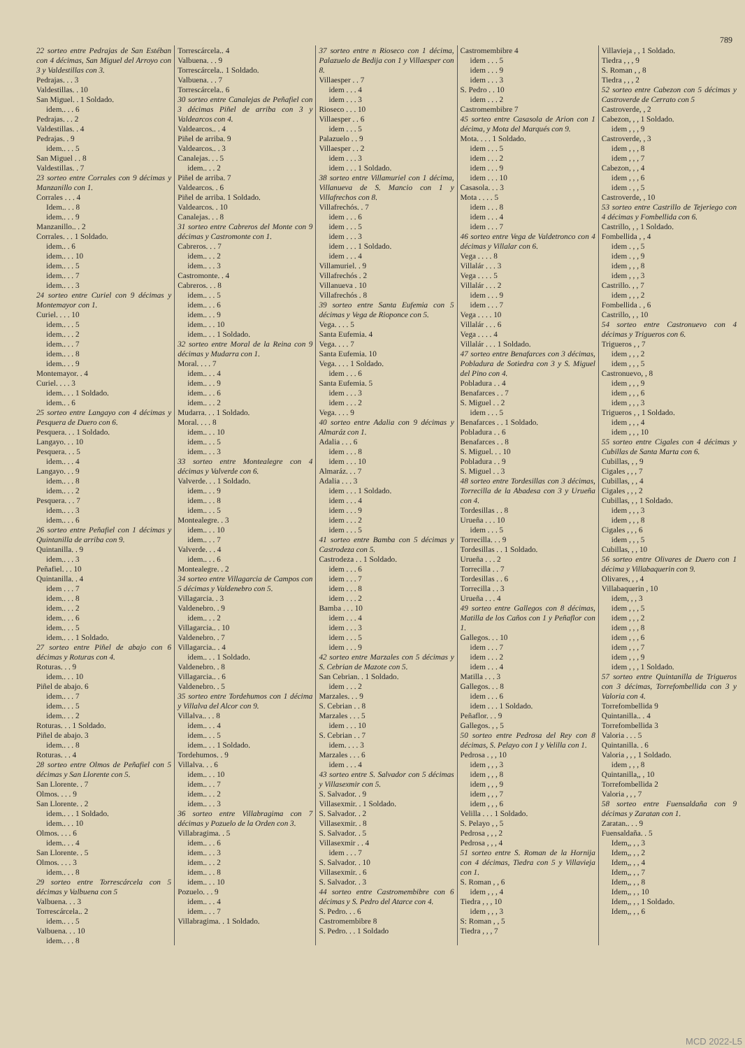789
22 sorteo entre Pedrajas de San Estéban con 4 décimas, San Miguel del Arroyo con 3 y Valdestillas con 3.
Pedrajas. . . 3
Valdestillas. . 10
San Miguel. . 1 Soldado.
idem.. . . 6
Pedrajas. . . 2
Valdestillas. . 4
Pedrajas. . 9
idem.. . . 5
San Miguel . . 8
Valdestillas. . 7
23 sorteo entre Corrales con 9 décimas y Manzanillo con 1.
Corrales . . . 4
Idem.. . . 8
idem.. . . 9
Manzanillo.. . 2
Corrales. . . 1 Soldado.
idem.. . 6
idem.. . . 10
idem.. . . 5
idem.. . . 7
idem.. . . 3
24 sorteo entre Curiel con 9 décimas y Montemayor con 1.
Curiel. . . . 10
idem.. . . 5
idem.. . . 2
idem.. . . 7
idem.. . . 8
idem.. . . 9
Montemayor. . 4
Curiel. . . . 3
idem.. . . 1 Soldado.
idem.. . 6
25 sorteo entre Langayo con 4 décimas y Pesquera de Duero con 6.
Pesquera. . . 1 Soldado.
Langayo. . . 10
Pesquera. . . 5
idem.. . . 4
Langayo. . . 9
idem.. . . 8
idem.. . . 2
Pesquera. . . 7
idem.. . . 3
idem.. . . 6
26 sorteo entre Peñafiel con 1 décimas y Quintanilla de arriba con 9.
Quintanilla. . 9
idem.. . . 3
Peñafiel. . . 10
Quintanilla. . 4
idem . . . 7
idem.. . . 8
idem.. . . 2
idem.. . . 6
idem.. . . 5
idem.. . . 1 Soldado.
27 sorteo entre Piñel de abajo con 6 décimas y Roturas con 4.
Roturas. . . 9
idem.. . . 10
Piñel de abajo. 6
idem.. . . 7
idem.. . . 5
idem.. . . 2
Roturas. . . 1 Soldado.
Piñel de abajo. 3
idem.. . . 8
Roturas. . . 4
28 sorteo entre Olmos de Peñafiel con 5 décimas y San Llorente con 5.
San Llorente. . 7
Olmos. . . . 9
San Llorente. . 2
idem.. . . 1 Soldado.
idem.. . . 10
Olmos. . . . 6
idem.. . . 4
San Llorente. . 5
Olmos. . . . 3
idem.. . . 8
29 sorteo entre Torrescárcela con 5 décimas y Valbuena con 5
Valbuena. . . 3
Torrescárcela.. 2
idem.. . . 5
Valbuena. . . 10
idem.. . . 8
Torrescárcela.. 4
Valbuena. . . 9
Torrescárcela.. 1 Soldado.
Valbuena. . . 7
Torrescárcela.. 6
30 sorteo entre Canalejas de Peñafiel con 3 décimas Piñel de arriba con 3 y Valdearcos con 4.
Valdearcos.. . 4
Piñel de arriba. 9
Valdearcos.. . 3
Canalejas. . . 5
idem.. . . 2
Piñel de arriba. 7
Valdearcos. . 6
Piñel de arriba. 1 Soldado.
Valdearcos. . 10
Canalejas. . . 8
31 sorteo entre Cabreros del Monte con 9 décimas y Castromonte con 1.
Cabreros. . . 7
idem.. . . 2
idem.. . . 3
Castromonte. . 4
Cabreros. . . 8
idem.. . . 5
idem.. . . 6
idem.. . . 9
idem.. . . 10
idem.. . . 1 Soldado.
32 sorteo entre Moral de la Reina con 9 décimas y Mudarra con 1.
Moral. . . . 7
idem.. . . 4
idem.. . . 9
idem.. . . 6
idem.. . . 2
Mudarra. . . 1 Soldado.
Moral. . . . 8
idem.. . . 10
idem.. . . 5
idem.. . . 3
33 sorteo entre Montealegre con 4 décimas y Valverde con 6.
Valverde. . . 1 Soldado.
idem.. . . 9
idem.. . . 8
idem.. . . 5
Montealegre. . 3
idem.. . . 10
idem.. . . 7
Valverde. . . 4
idem.. . . 6
Montealegre. . 2
34 sorteo entre Villagarcia de Campos con 5 décimas y Valdenebro con 5.
Villagarcia. . 3
Valdenebro. . 9
idem.. . . 2
Villagarcia.. . 10
Valdenebro. . 7
Villagarcia.. . 4
idem.. . . 1 Soldado.
Valdenebro. . 8
Villagarcia.. . 6
Valdenebro. . 5
35 sorteo entre Tordehumos con 1 décima y Villalva del Alcor con 9.
Villalva.. . . 8
idem.. . . 4
idem.. . . 5
idem.. . . 1 Soldado.
Tordehumos. . 9
Villalva. . . 6
idem.. . . 10
idem.. . . 7
idem.. . . 2
idem.. . . 3
36 sorteo entre Villabragima con 7 décimas y Pozuelo de la Orden con 3.
Villabragima. . 5
idem.. . . 6
idem.. . . 3
idem.. . . 2
idem.. . . 8
idem.. . . 10
Pozuelo. . . 9
idem.. . . 4
idem.. . . 7
Villabragima. . 1 Soldado.
37 sorteo entre n Rioseco con 1 décima, Palazuelo de Bedija con 1 y Villaesper con 8.
Villaesper . . 7
idem . . . 4
idem . . . 3
Rioseco . . . 10
Villaesper . . 6
idem . . . 5
Palazuelo . . 9
Villaesper . . 2
idem . . . 3
idem . . . 1 Soldado.
38 sorteo entre Villamuriel con 1 décima, Villanueva de S. Mancio con 1 y Villafrechos con 8.
Villafrechós. . 7
idem . . . 6
idem . . . 5
idem . . . 3
idem . . . 1 Soldado.
idem . . . 4
Villamuriel. . 9
Villafrechós . 2
Villanueva . 10
Villafrechós . 8
39 sorteo entre Santa Eufemia con 5 décimas y Vega de Rioponce con 5.
Vega. . . . 5
Santa Eufemia. 4
Vega. . . . 7
Santa Eufemia. 10
Vega. . . . 1 Soldado.
idem . . . 6
Santa Eufemia. 5
idem . . . 3
idem . . . 2
Vega. . . . 9
40 sorteo entre Adalia con 9 décimas y Almaráz con 1.
Adalia . . . 6
idem . . . 8
idem . . . 10
Almaráz. . . 7
Adalia . . . 3
idem . . . 1 Soldado.
idem . . . 4
idem . . . 9
idem . . . 2
idem . . . 5
41 sorteo entre Bamba con 5 décimas y Castrodeza con 5.
Castrodeza . . 1 Soldado.
idem . . . 6
idem . . . 7
idem . . . 8
idem . . . 2
Bamba . . . 10
idem . . . 4
idem . . . 3
idem . . . 5
idem . . . 9
42 sorteo entre Marzales con 5 décimas y S. Cebrian de Mazote con 5.
San Cebrian. . 1 Soldado.
idem . . . 2
Marzales. . . 9
S. Cebrian . . 8
Marzales . . . 5
idem . . . 10
S. Cebrian . . 7
idem. . . . 3
Marzales . . . 6
idem . . . 4
43 sorteo entre S. Salvador con 5 décimas y Villasexmir con 5.
S. Salvador. . 9
Villasexmir. . 1 Soldado.
S. Salvador. . 2
Villasexmir. . 8
S. Salvador. . 5
Villasexmir . . 4
idem . . . 7
S. Salvador. . 10
Villasexmir. . 6
S. Salvador. . 3
44 sorteo entre Castromembibre con 6 décimas y S. Pedro del Atarce con 4.
S. Pedro. . . 6
Castromembibre 8
S. Pedro. . . 1 Soldado
Castromembibre 4
idem . . . 5
idem . . . 9
idem . . . 3
S. Pedro . . 10
idem . . . 2
Castromembibre 7
45 sorteo entre Casasola de Arion con 1 décima, y Mota del Marqués con 9.
Mota. . . . 1 Soldado.
idem . . . 5
idem . . . 2
idem . . . 9
idem . . . 10
Casasola. . . 3
Mota . . . . 5
idem . . . 8
idem . . . 4
idem . . . 7
46 sorteo entre Vega de Valdetronco con 4 décimas y Villalar con 6.
Vega . . . . 8
Villalár . . . 3
Vega . . . . 5
Villalár . . . 2
idem . . . 9
idem . . . 7
Vega . . . . 10
Villalár . . . 6
Vega . . . . 4
Villalár . . . 1 Soldado.
47 sorteo entre Benafarces con 3 décimas, Pobladura de Sotiedra con 3 y S. Miguel del Pino con 4.
Pobladura . . 4
Benafarces . . 7
S. Miguel . . 2
idem . . . 5
Benafarces . . 1 Soldado.
Pobladura . . 6
Benafarces . . 8
S. Miguel. . . 10
Pobladura . . 9
S. Miguel . . 3
48 sorteo entre Tordesillas con 3 décimas, Torrecilla de la Abadesa con 3 y Urueña con 4.
Tordesillas . . 8
Urueña . . . 10
idem . . . 5
Torrecilla. . . 9
Tordesillas . . 1 Soldado.
Urueña . . . 2
Torrecilla . . 7
Tordesillas . . 6
Torrecilla . . 3
Urueña . . . 4
49 sorteo entre Gallegos con 8 décimas, Matilla de los Caños con 1 y Peñaflor con 1.
Gallegos. . . 10
idem . . . 7
idem . . . 2
idem . . . 4
Matilla . . . 3
Gallegos. . . 8
idem . . . 6
idem . . . 1 Soldado.
Peñaflor. . . 9
Gallegos. , , 5
50 sorteo entre Pedrosa del Rey con 8 décimas, S. Pelayo con 1 y Velilla con 1.
Pedrosa . , , 10
idem , , , 3
idem , , , 8
idem , , , 9
idem , , , 7
idem , , , 6
Velilla . . . 1 Soldado.
S. Pelayo , , 5
Pedrosa , , , 2
Pedrosa , , , 4
51 sorteo entre S. Roman de la Hornija con 4 décimas, Tiedra con 5 y Villavieja con 1.
S. Roman , , 6
idem , , , 4
Tiedra , , , 10
idem , , , 3
S: Roman , , 5
Tiedra , , , 7
Villavieja , , 1 Soldado.
Tiedra , , , 9
S. Roman , , 8
Tiedra , , , 2
52 sorteo entre Cabezon con 5 décimas y Castroverde de Cerrato con 5
Castroverde, , 2
Cabezon, , , 1 Soldado.
idem , , , 9
Castroverde, , 3
idem , , , 8
idem , , , 7
Cabezon, , , 4
idem , , , 6
idem . , , 5
Castroverde, , 10
53 sorteo entre Castrillo de Tejeriego con 4 décimas y Fombellida con 6.
Castrillo, , , 1 Soldado.
Fombellida , , 4
idem . , , 5
idem . , , 9
idem , , , 8
idem , , , 3
Castrillo. , , 7
idem , , , 2
Fombellida . , 6
Castrillo, , , 10
54 sorteo entre Castronuevo con 4 décimas y Trigueros con 6.
Trigueros , , 7
idem , , , 2
idem , , , 5
Castronuevo, , 8
idem , , , 9
idem , , , 6
idem , , , 3
Trigueros , , 1 Soldado.
idem , , , 4
idem , , , 10
55 sorteo entre Cigales con 4 décimas y Cubillas de Santa Marta con 6.
Cubillas, , , 9
Cigales , , , 7
Cubillas, , , 4
Cigales , , , 2
Cubillas, , , 1 Soldado.
idem , , , 3
idem , , , 8
Cigales , , , 6
idem , , , 5
Cubillas, , , 10
56 sorteo entre Olivares de Duero con 1 décima y Villabaquerin con 9.
Olivares, , , 4
Villabaquerin , 10
idem, , , 3
idem , , , 5
idem , , , 2
idem , , , 8
idem , , , 6
idem , , , 7
idem , , , 9
idem , , , 1 Soldado.
57 sorteo entre Quintanilla de Trigueros con 3 décimas, Torrefombellida con 3 y Valoria con 4.
Torrefombellida 9
Quintanilla.. . 4
Torrefombellida 3
Valoria . . . 5
Quintanilla. . 6
Valoria , , , 1 Soldado.
idem , , , 8
Quintanilla,, , 10
Torrefombellida 2
Valoria , , , 7
58 sorteo entre Fuensaldaña con 9 décimas y Zaratan con 1.
Zaratan.. . . 9
Fuensaldaña. . 5
Idem,, , , 3
Idem,, , , 2
Idem,, , , 4
Idem,, , , 7
Idem,, , , 8
Idem,, , , 10
Idem,, , , 1 Soldado.
Idem,, , , 6
MCD 2022-L5